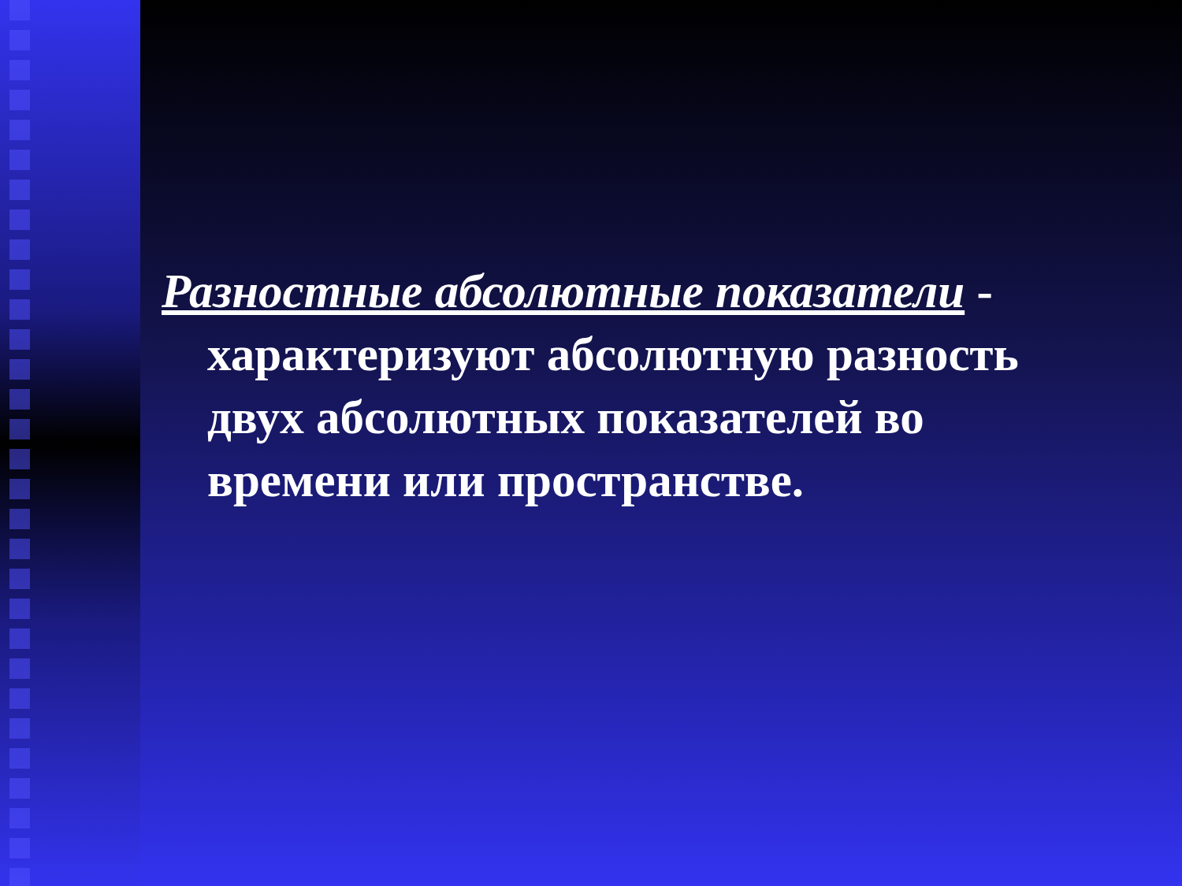Разностные абсолютные показатели -
характеризуют абсолютную разность двух абсолютных показателей во времени или пространстве.